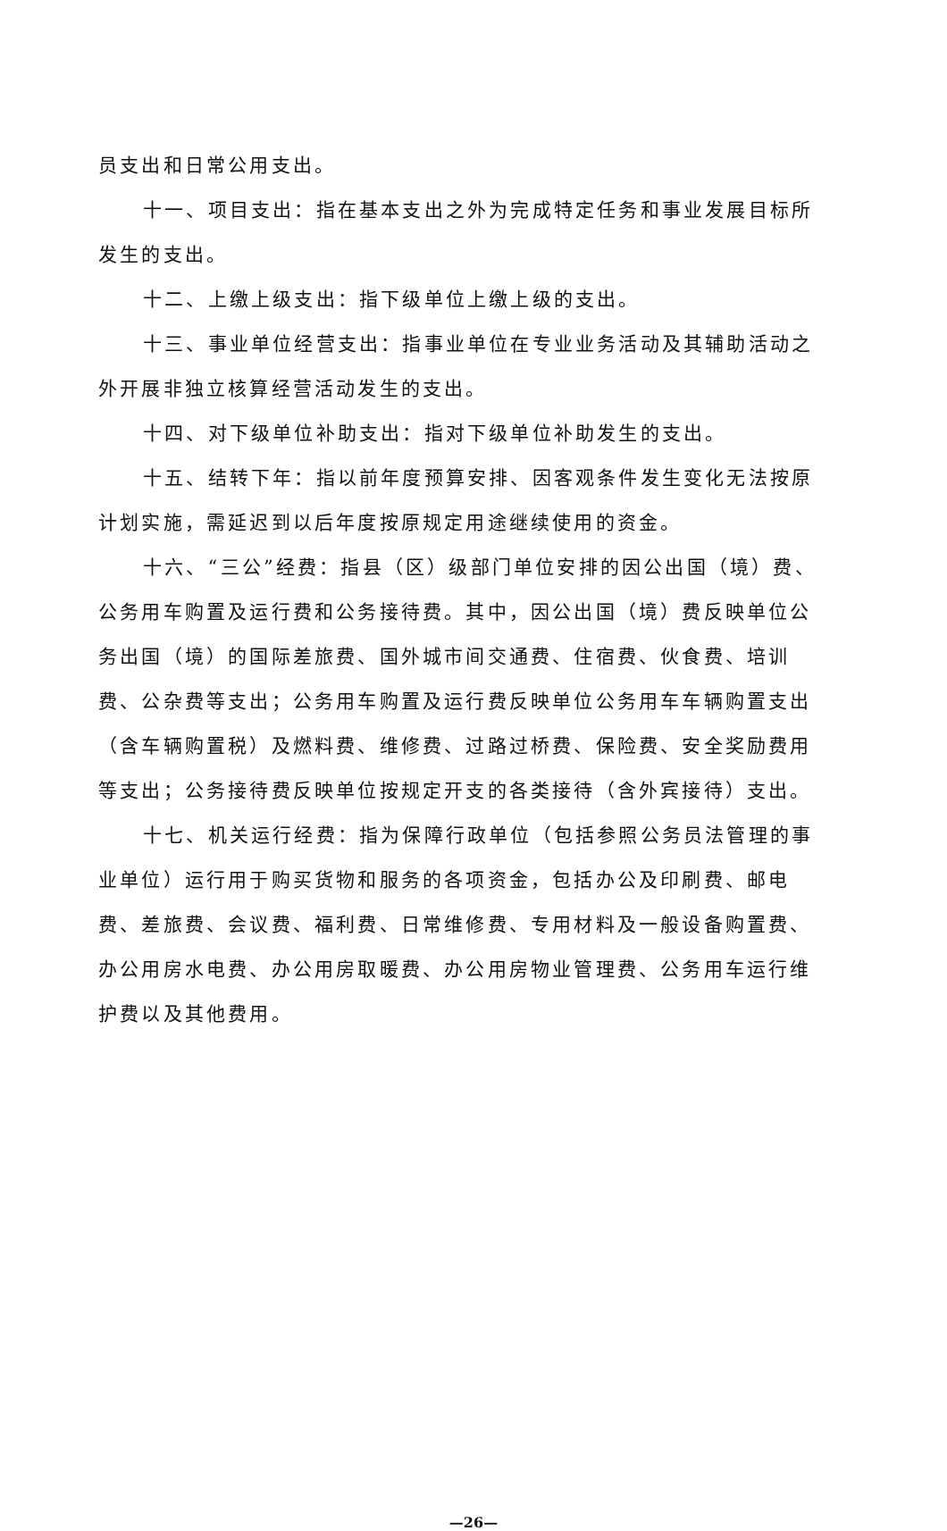员支出和日常公用支出。
十一、项目支出：指在基本支出之外为完成特定任务和事业发展目标所发生的支出。
十二、上缴上级支出：指下级单位上缴上级的支出。
十三、事业单位经营支出：指事业单位在专业业务活动及其辅助活动之外开展非独立核算经营活动发生的支出。
十四、对下级单位补助支出：指对下级单位补助发生的支出。
十五、结转下年：指以前年度预算安排、因客观条件发生变化无法按原计划实施，需延迟到以后年度按原规定用途继续使用的资金。
十六、“三公”经费：指县（区）级部门单位安排的因公出国（境）费、公务用车购置及运行费和公务接待费。其中，因公出国（境）费反映单位公务出国（境）的国际差旅费、国外城市间交通费、住宿费、伙食费、培训费、公杂费等支出；公务用车购置及运行费反映单位公务用车车辆购置支出（含车辆购置税）及燃料费、维修费、过路过桥费、保险费、安全奖励费用等支出；公务接待费反映单位按规定开支的各类接待（含外宾接待）支出。
十七、机关运行经费：指为保障行政单位（包括参照公务员法管理的事业单位）运行用于购买货物和服务的各项资金，包括办公及印刷费、邮电费、差旅费、会议费、福利费、日常维修费、专用材料及一般设备购置费、办公用房水电费、办公用房取暖费、办公用房物业管理费、公务用车运行维护费以及其他费用。
—26—